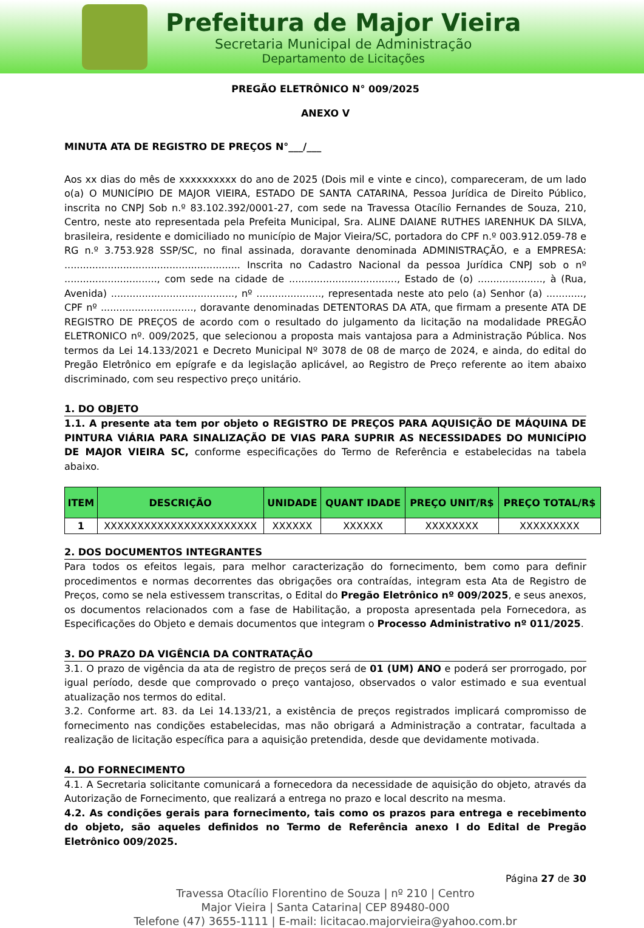Prefeitura de Major Vieira
Secretaria Municipal de Administração
Departamento de Licitações
PREGÃO ELETRÔNICO N° 009/2025
ANEXO V
MINUTA ATA DE REGISTRO DE PREÇOS N°___/___
Aos xx dias do mês de xxxxxxxxxx do ano de 2025 (Dois mil e vinte e cinco), compareceram, de um lado o(a) O MUNICÍPIO DE MAJOR VIEIRA, ESTADO DE SANTA CATARINA, Pessoa Jurídica de Direito Público, inscrita no CNPJ Sob n.º 83.102.392/0001-27, com sede na Travessa Otacílio Fernandes de Souza, 210, Centro, neste ato representada pela Prefeita Municipal, Sra. ALINE DAIANE RUTHES IARENHUK DA SILVA, brasileira, residente e domiciliado no município de Major Vieira/SC, portadora do CPF n.º 003.912.059-78 e RG n.º 3.753.928 SSP/SC, no final assinada, doravante denominada ADMINISTRAÇÃO, e a EMPRESA: ......................................................... Inscrita no Cadastro Nacional da pessoa Jurídica CNPJ sob o nº .............................., com sede na cidade de ..................................., Estado de (o) ....................., à (Rua, Avenida) ........................................, nº ....................., representada neste ato pelo (a) Senhor (a) ............, CPF nº .............................., doravante denominadas DETENTORAS DA ATA, que firmam a presente ATA DE REGISTRO DE PREÇOS de acordo com o resultado do julgamento da licitação na modalidade PREGÃO ELETRONICO nº. 009/2025, que selecionou a proposta mais vantajosa para a Administração Pública. Nos termos da Lei 14.133/2021 e Decreto Municipal Nº 3078 de 08 de março de 2024, e ainda, do edital do Pregão Eletrônico em epígrafe e da legislação aplicável, ao Registro de Preço referente ao item abaixo discriminado, com seu respectivo preço unitário.
1. DO OBJETO
1.1. A presente ata tem por objeto o REGISTRO DE PREÇOS PARA AQUISIÇÃO DE MÁQUINA DE PINTURA VIÁRIA PARA SINALIZAÇÃO DE VIAS PARA SUPRIR AS NECESSIDADES DO MUNICÍPIO DE MAJOR VIEIRA SC, conforme especificações do Termo de Referência e estabelecidas na tabela abaixo.
| ITEM | DESCRIÇÃO | UNIDADE | QUANT IDADE | PREÇO UNIT/R$ | PREÇO TOTAL/R$ |
| --- | --- | --- | --- | --- | --- |
| 1 | XXXXXXXXXXXXXXXXXXXXXXX | XXXXXX | XXXXXX | XXXXXXXX | XXXXXXXXX |
2. DOS DOCUMENTOS INTEGRANTES
Para todos os efeitos legais, para melhor caracterização do fornecimento, bem como para definir procedimentos e normas decorrentes das obrigações ora contraídas, integram esta Ata de Registro de Preços, como se nela estivessem transcritas, o Edital do Pregão Eletrônico nº 009/2025, e seus anexos, os documentos relacionados com a fase de Habilitação, a proposta apresentada pela Fornecedora, as Especificações do Objeto e demais documentos que integram o Processo Administrativo nº 011/2025.
3. DO PRAZO DA VIGÊNCIA DA CONTRATAÇÃO
3.1. O prazo de vigência da ata de registro de preços será de 01 (UM) ANO e poderá ser prorrogado, por igual período, desde que comprovado o preço vantajoso, observados o valor estimado e sua eventual atualização nos termos do edital.
3.2. Conforme art. 83. da Lei 14.133/21, a existência de preços registrados implicará compromisso de fornecimento nas condições estabelecidas, mas não obrigará a Administração a contratar, facultada a realização de licitação específica para a aquisição pretendida, desde que devidamente motivada.
4. DO FORNECIMENTO
4.1. A Secretaria solicitante comunicará a fornecedora da necessidade de aquisição do objeto, através da Autorização de Fornecimento, que realizará a entrega no prazo e local descrito na mesma.
4.2. As condições gerais para fornecimento, tais como os prazos para entrega e recebimento do objeto, são aqueles definidos no Termo de Referência anexo I do Edital de Pregão Eletrônico 009/2025.
Página 27 de 30
Travessa Otacílio Florentino de Souza | nº 210 | Centro
Major Vieira | Santa Catarina| CEP 89480-000
Telefone (47) 3655-1111 | E-mail: licitacao.majorvieira@yahoo.com.br